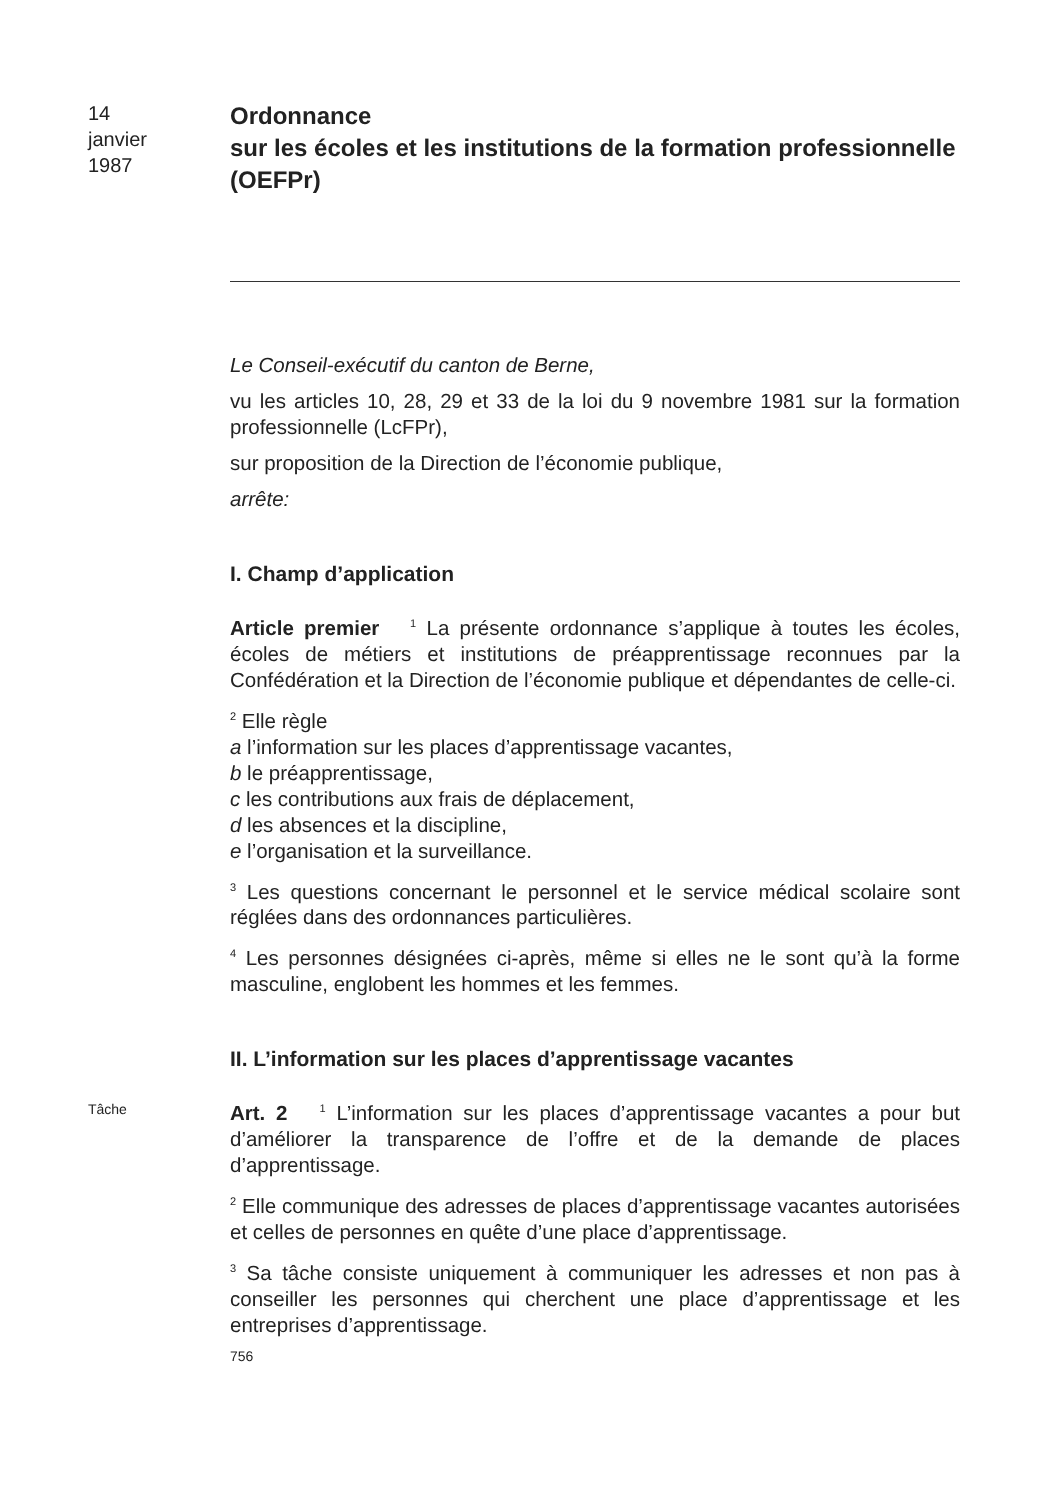14
janvier
1987
Ordonnance
sur les écoles et les institutions de la formation professionnelle (OEFPr)
Le Conseil-exécutif du canton de Berne,
vu les articles 10, 28, 29 et 33 de la loi du 9 novembre 1981 sur la formation professionnelle (LcFPr),
sur proposition de la Direction de l’économie publique,
arrête:
I. Champ d’application
Article premier <sup>1</sup> La présente ordonnance s’applique à toutes les écoles, écoles de métiers et institutions de préapprentissage reconnues par la Confédération et la Direction de l’économie publique et dépendantes de celle-ci.
<sup>2</sup> Elle règle
a l’information sur les places d’apprentissage vacantes,
b le préapprentissage,
c les contributions aux frais de déplacement,
d les absences et la discipline,
e l’organisation et la surveillance.
<sup>3</sup> Les questions concernant le personnel et le service médical scolaire sont réglées dans des ordonnances particulières.
<sup>4</sup> Les personnes désignées ci-après, même si elles ne le sont qu’à la forme masculine, englobent les hommes et les femmes.
II. L’information sur les places d’apprentissage vacantes
Tâche
Art. 2 <sup>1</sup> L’information sur les places d’apprentissage vacantes a pour but d’améliorer la transparence de l’offre et de la demande de places d’apprentissage.
<sup>2</sup> Elle communique des adresses de places d’apprentissage vacantes autorisées et celles de personnes en quête d’une place d’apprentissage.
<sup>3</sup> Sa tâche consiste uniquement à communiquer les adresses et non pas à conseiller les personnes qui cherchent une place d’apprentissage et les entreprises d’apprentissage.
756